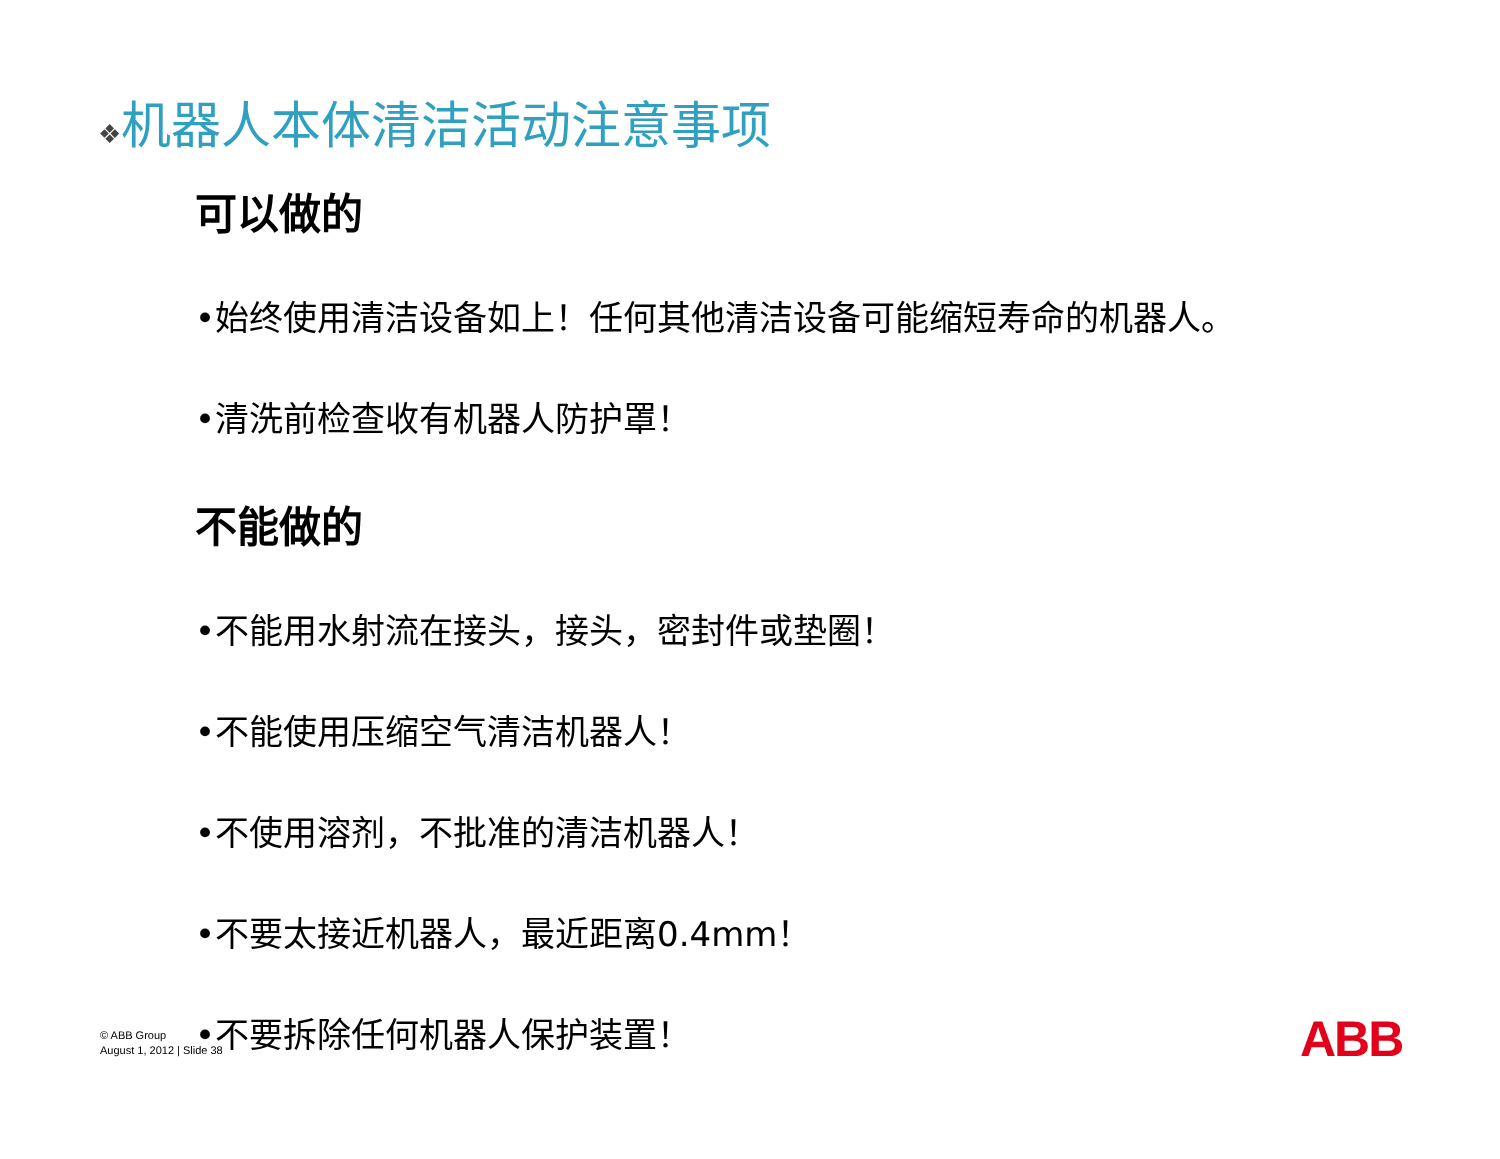❖机器人本体清洁活动注意事项
可以做的
•始终使用清洁设备如上！任何其他清洁设备可能缩短寿命的机器人。
•清洗前检查收有机器人防护罩！
不能做的
•不能用水射流在接头，接头，密封件或垫圈！
•不能使用压缩空气清洁机器人！
•不使用溶剂，不批准的清洁机器人！
•不要太接近机器人，最近距离0.4mm！
•不要拆除任何机器人保护装置！
© ABB Group
August 1, 2012 | Slide 38
ABB